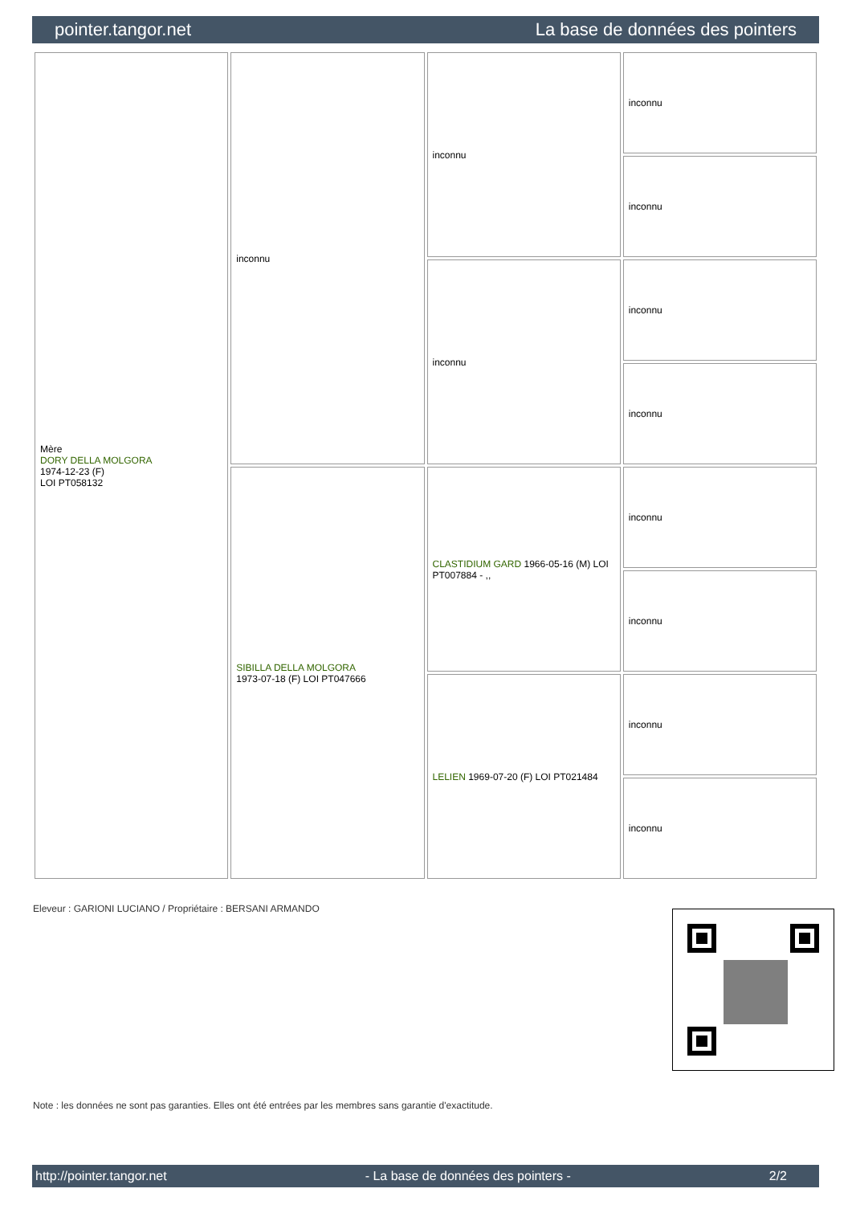pointer.tangor.net La base de données des pointers
| Mère DORY DELLA MOLGORA 1974-12-23 (F) LOI PT058132 | inconnu | inconnu | inconnu |
| | | | inconnu |
| | | inconnu | inconnu |
| | | | inconnu |
| | SIBILLA DELLA MOLGORA 1973-07-18 (F) LOI PT047666 | CLASTIDIUM GARD 1966-05-16 (M) LOI PT007884 - ,, | inconnu |
| | | | inconnu |
| | | LELIEN 1969-07-20 (F) LOI PT021484 | inconnu |
| | | | inconnu |
Eleveur : GARIONI LUCIANO / Propriétaire : BERSANI ARMANDO
Note : les données ne sont pas garanties. Elles ont été entrées par les membres sans garantie d'exactitude.
http://pointer.tangor.net - La base de données des pointers - 2/2